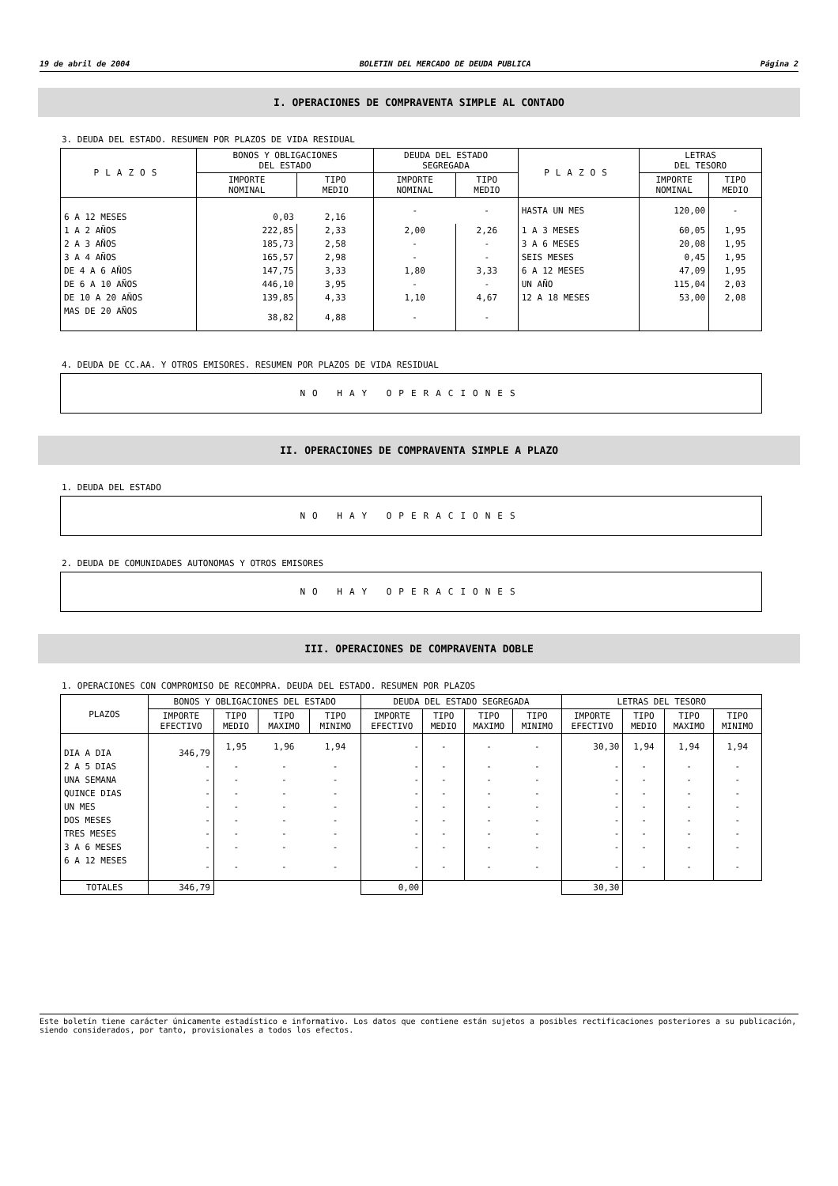19 de abril de 2004 BOLETIN DEL MERCADO DE DEUDA PUBLICA Página 2
I. OPERACIONES DE COMPRAVENTA SIMPLE AL CONTADO
3. DEUDA DEL ESTADO. RESUMEN POR PLAZOS DE VIDA RESIDUAL
| PLAZOS | BONOS Y OBLIGACIONES DEL ESTADO | | DEUDA DEL ESTADO SEGREGADA | | PLAZOS | LETRAS DEL TESORO | |
| --- | --- | --- | --- | --- | --- | --- | --- |
| | IMPORTE NOMINAL | TIPO MEDIO | IMPORTE NOMINAL | TIPO MEDIO | | IMPORTE NOMINAL | TIPO MEDIO |
| 6 A 12 MESES | 0,03 | 2,16 | - | - | HASTA UN MES | 120,00 | - |
| 1 A 2 AÑOS | 222,85 | 2,33 | 2,00 | 2,26 | 1 A 3 MESES | 60,05 | 1,95 |
| 2 A 3 AÑOS | 185,73 | 2,58 | - | - | 3 A 6 MESES | 20,08 | 1,95 |
| 3 A 4 AÑOS | 165,57 | 2,98 | - | - | SEIS MESES | 0,45 | 1,95 |
| DE 4 A 6 AÑOS | 147,75 | 3,33 | 1,80 | 3,33 | 6 A 12 MESES | 47,09 | 1,95 |
| DE 6 A 10 AÑOS | 446,10 | 3,95 | - | - | UN AÑO | 115,04 | 2,03 |
| DE 10 A 20 AÑOS | 139,85 | 4,33 | 1,10 | 4,67 | 12 A 18 MESES | 53,00 | 2,08 |
| MAS DE 20 AÑOS | 38,82 | 4,88 | - | - | | | |
4. DEUDA DE CC.AA. Y OTROS EMISORES. RESUMEN POR PLAZOS DE VIDA RESIDUAL
NO HAY OPERACIONES
II. OPERACIONES DE COMPRAVENTA SIMPLE A PLAZO
1. DEUDA DEL ESTADO
NO HAY OPERACIONES
2. DEUDA DE COMUNIDADES AUTONOMAS Y OTROS EMISORES
NO HAY OPERACIONES
III. OPERACIONES DE COMPRAVENTA DOBLE
1. OPERACIONES CON COMPROMISO DE RECOMPRA. DEUDA DEL ESTADO. RESUMEN POR PLAZOS
| PLAZOS | BONOS Y OBLIGACIONES DEL ESTADO | | | | DEUDA DEL ESTADO SEGREGADA | | | | LETRAS DEL TESORO | | | |
| --- | --- | --- | --- | --- | --- | --- | --- | --- | --- | --- | --- | --- |
| | IMPORTE EFECTIVO | TIPO MEDIO | TIPO MAXIMO | TIPO MINIMO | IMPORTE EFECTIVO | TIPO MEDIO | TIPO MAXIMO | TIPO MINIMO | IMPORTE EFECTIVO | TIPO MEDIO | TIPO MAXIMO | TIPO MINIMO |
| DIA A DIA | 346,79 | 1,95 | 1,96 | 1,94 | - | - | - | - | 30,30 | 1,94 | 1,94 | 1,94 |
| 2 A 5 DIAS | - | - | - | - | - | - | - | - | - | - | - | - |
| UNA SEMANA | - | - | - | - | - | - | - | - | - | - | - | - |
| QUINCE DIAS | - | - | - | - | - | - | - | - | - | - | - | - |
| UN MES | - | - | - | - | - | - | - | - | - | - | - | - |
| DOS MESES | - | - | - | - | - | - | - | - | - | - | - | - |
| TRES MESES | - | - | - | - | - | - | - | - | - | - | - | - |
| 3 A 6 MESES | - | - | - | - | - | - | - | - | - | - | - | - |
| 6 A 12 MESES | - | - | - | - | - | - | - | - | - | - | - | - |
| TOTALES | 346,79 | | | | 0,00 | | | | 30,30 | | | |
Este boletín tiene carácter únicamente estadístico e informativo. Los datos que contiene están sujetos a posibles rectificaciones posteriores a su publicación, siendo considerados, por tanto, provisionales a todos los efectos.